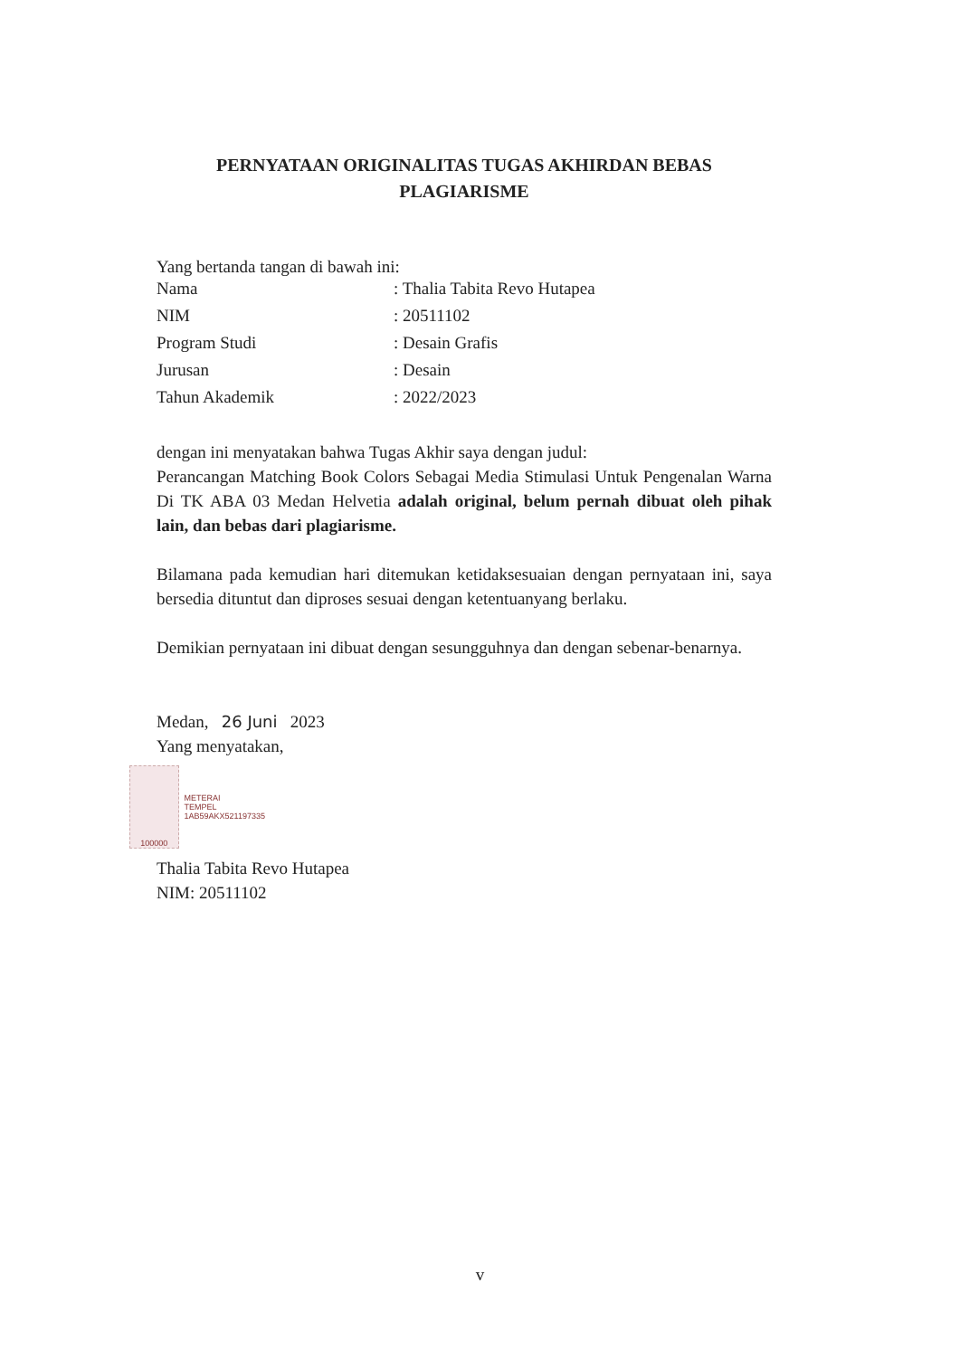PERNYATAAN ORIGINALITAS TUGAS AKHIRDAN BEBAS
PLAGIARISME
Yang bertanda tangan di bawah ini:
| Nama | : Thalia Tabita Revo Hutapea |
| NIM | : 20511102 |
| Program Studi | : Desain Grafis |
| Jurusan | : Desain |
| Tahun Akademik | : 2022/2023 |
dengan ini menyatakan bahwa Tugas Akhir saya dengan judul:
Perancangan Matching Book Colors Sebagai Media Stimulasi Untuk Pengenalan Warna Di TK ABA 03 Medan Helvetia adalah original, belum pernah dibuat oleh pihak lain, dan bebas dari plagiarisme.
Bilamana pada kemudian hari ditemukan ketidaksesuaian dengan pernyataan ini, saya bersedia dituntut dan diproses sesuai dengan ketentuanyang berlaku.
Demikian pernyataan ini dibuat dengan sesungguhnya dan dengan sebenar-benarnya.
Medan, 26 Juni 2023
Yang menyatakan,
100000
METERAI
TEMPEL
1AB59AKX521197335
Thalia Tabita Revo Hutapea
NIM: 20511102
v